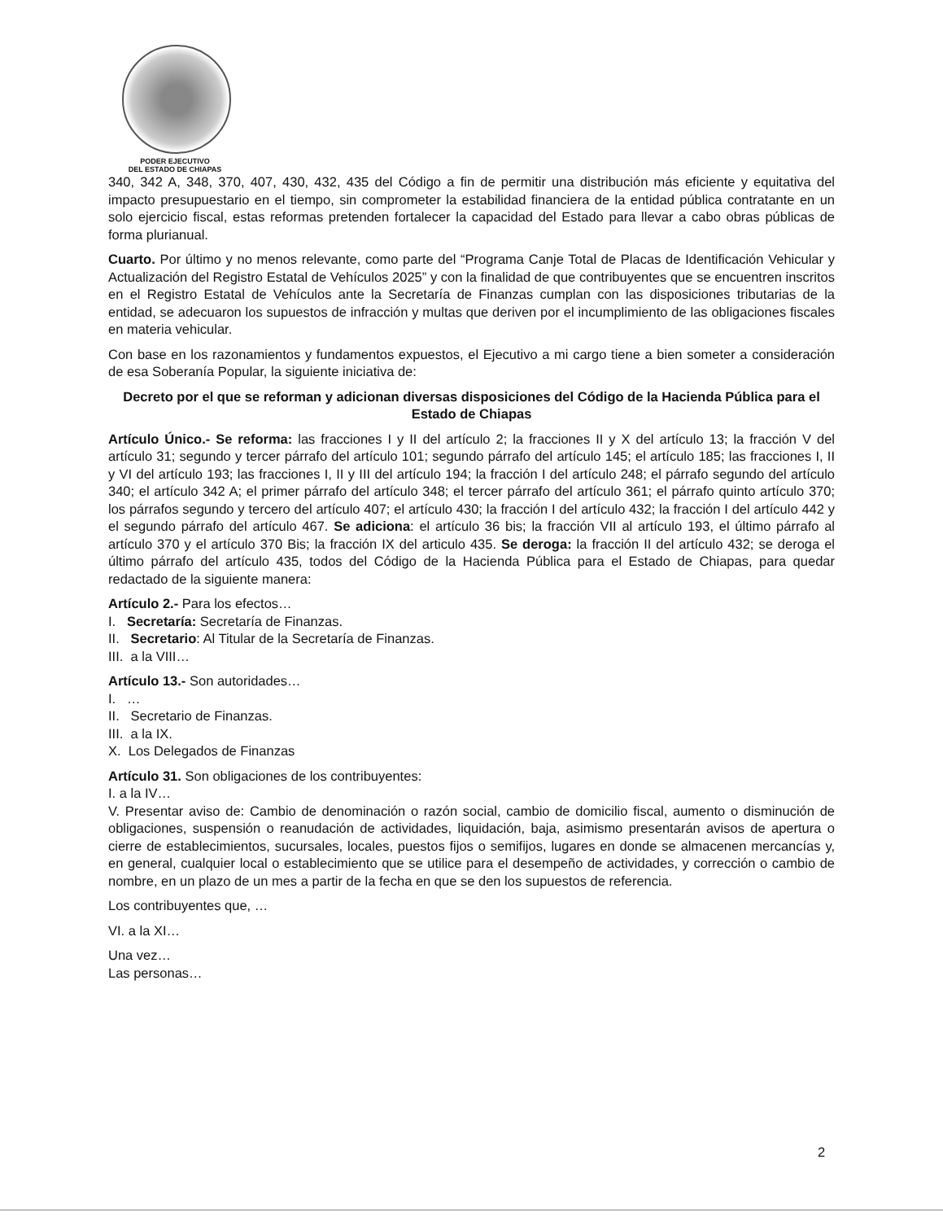PODER EJECUTIVO
DEL ESTADO DE CHIAPAS
340, 342 A, 348, 370, 407, 430, 432, 435 del Código a fin de permitir una distribución más eficiente y equitativa del impacto presupuestario en el tiempo, sin comprometer la estabilidad financiera de la entidad pública contratante en un solo ejercicio fiscal, estas reformas pretenden fortalecer la capacidad del Estado para llevar a cabo obras públicas de forma plurianual.
Cuarto. Por último y no menos relevante, como parte del “Programa Canje Total de Placas de Identificación Vehicular y Actualización del Registro Estatal de Vehículos 2025” y con la finalidad de que contribuyentes que se encuentren inscritos en el Registro Estatal de Vehículos ante la Secretaría de Finanzas cumplan con las disposiciones tributarias de la entidad, se adecuaron los supuestos de infracción y multas que deriven por el incumplimiento de las obligaciones fiscales en materia vehicular.
Con base en los razonamientos y fundamentos expuestos, el Ejecutivo a mi cargo tiene a bien someter a consideración de esa Soberanía Popular, la siguiente iniciativa de:
Decreto por el que se reforman y adicionan diversas disposiciones del Código de la Hacienda Pública para el Estado de Chiapas
Artículo Único.- Se reforma: las fracciones I y II del artículo 2; la fracciones II y X del artículo 13; la fracción V del artículo 31; segundo y tercer párrafo del artículo 101; segundo párrafo del artículo 145; el artículo 185; las fracciones I, II y VI del artículo 193; las fracciones I, II y III del artículo 194; la fracción I del artículo 248; el párrafo segundo del artículo 340; el artículo 342 A; el primer párrafo del artículo 348; el tercer párrafo del artículo 361; el párrafo quinto artículo 370; los párrafos segundo y tercero del artículo 407; el artículo 430; la fracción I del artículo 432; la fracción I del artículo 442 y el segundo párrafo del artículo 467. Se adiciona: el artículo 36 bis; la fracción VII al artículo 193, el último párrafo al artículo 370 y el artículo 370 Bis; la fracción IX del articulo 435. Se deroga: la fracción II del artículo 432; se deroga el último párrafo del artículo 435, todos del Código de la Hacienda Pública para el Estado de Chiapas, para quedar redactado de la siguiente manera:
Artículo 2.- Para los efectos…
I. Secretaría: Secretaría de Finanzas.
II. Secretario: Al Titular de la Secretaría de Finanzas.
III. a la VIII…
Artículo 13.- Son autoridades…
I. …
II. Secretario de Finanzas.
III. a la IX.
X. Los Delegados de Finanzas
Artículo 31. Son obligaciones de los contribuyentes:
I. a la IV…
V. Presentar aviso de: Cambio de denominación o razón social, cambio de domicilio fiscal, aumento o disminución de obligaciones, suspensión o reanudación de actividades, liquidación, baja, asimismo presentarán avisos de apertura o cierre de establecimientos, sucursales, locales, puestos fijos o semifijos, lugares en donde se almacenen mercancías y, en general, cualquier local o establecimiento que se utilice para el desempeño de actividades, y corrección o cambio de nombre, en un plazo de un mes a partir de la fecha en que se den los supuestos de referencia.
Los contribuyentes que, …
VI. a la XI…
Una vez…
Las personas…
2